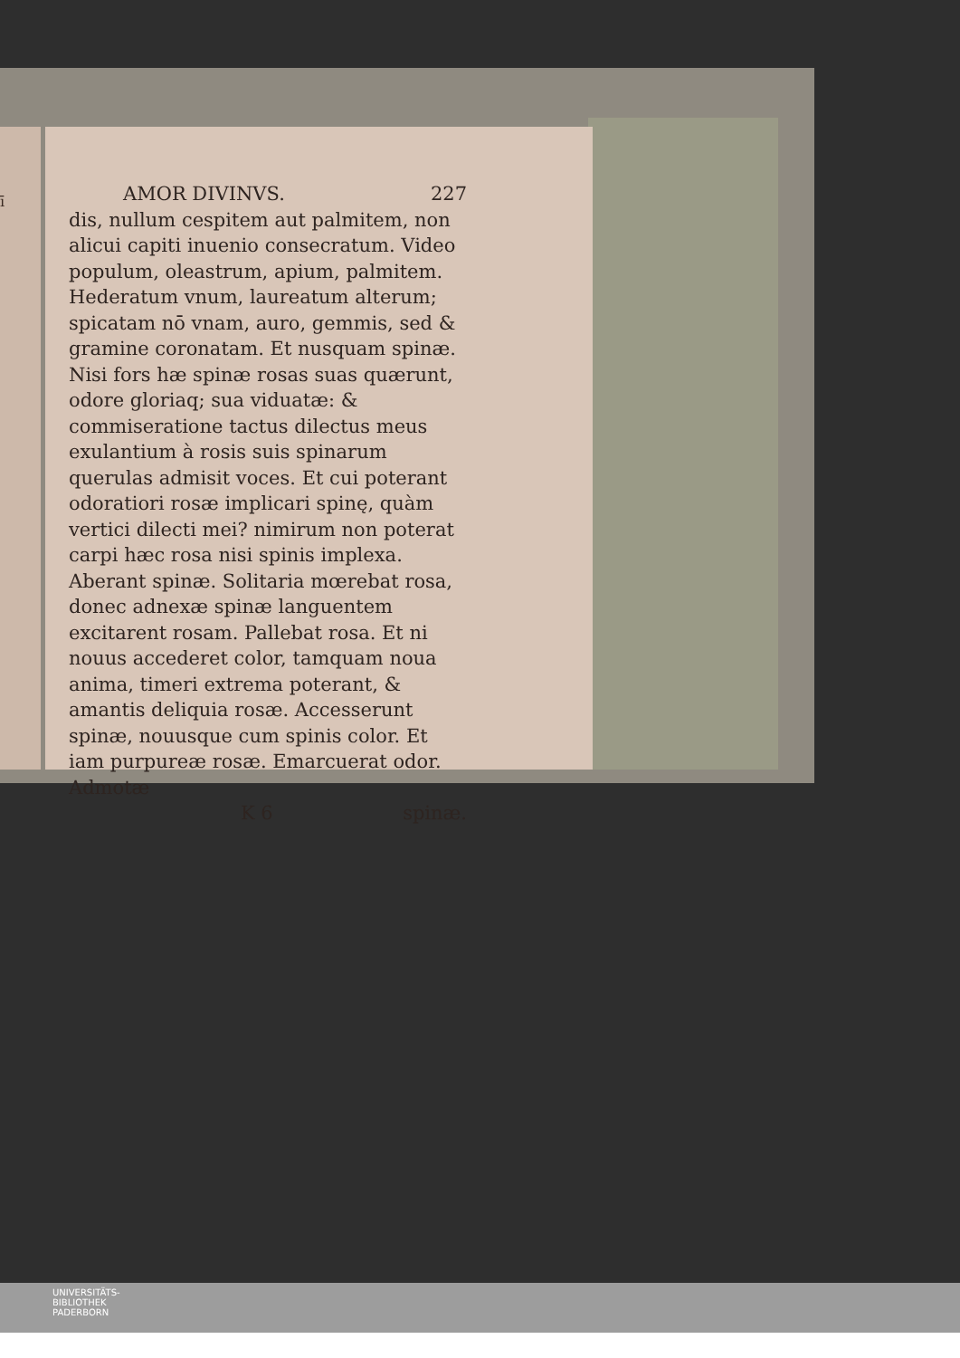ī
AMOR DIVINVS. 227
dis, nullum cespitem aut palmitem, non alicui capiti inuenio consecratum. Video populum, oleastrum, apium, palmitem. Hederatum vnum, laureatum alterum; spicatam nō vnam, auro, gemmis, sed & gramine coronatam. Et nusquam spinæ. Nisi fors hæ spinæ rosas suas quærunt, odore gloriaq; sua viduatæ: & commiseratione tactus dilectus meus exulantium à rosis suis spinarum querulas admisit voces. Et cui poterant odoratiori rosæ implicari spinę, quàm vertici dilecti mei? nimirum non poterat carpi hæc rosa nisi spinis implexa. Aberant spinæ. Solitaria mœrebat rosa, donec adnexæ spinæ languentem excitarent rosam. Pallebat rosa. Et ni nouus accederet color, tamquam noua anima, timeri extrema poterant, & amantis deliquia rosæ. Accesserunt spinæ, nouusque cum spinis color. Et iam purpureæ rosæ. Emarcuerat odor. Admotæ
K 6 spinæ.
UNIVERSITÄTS-
BIBLIOTHEK
PADERBORN